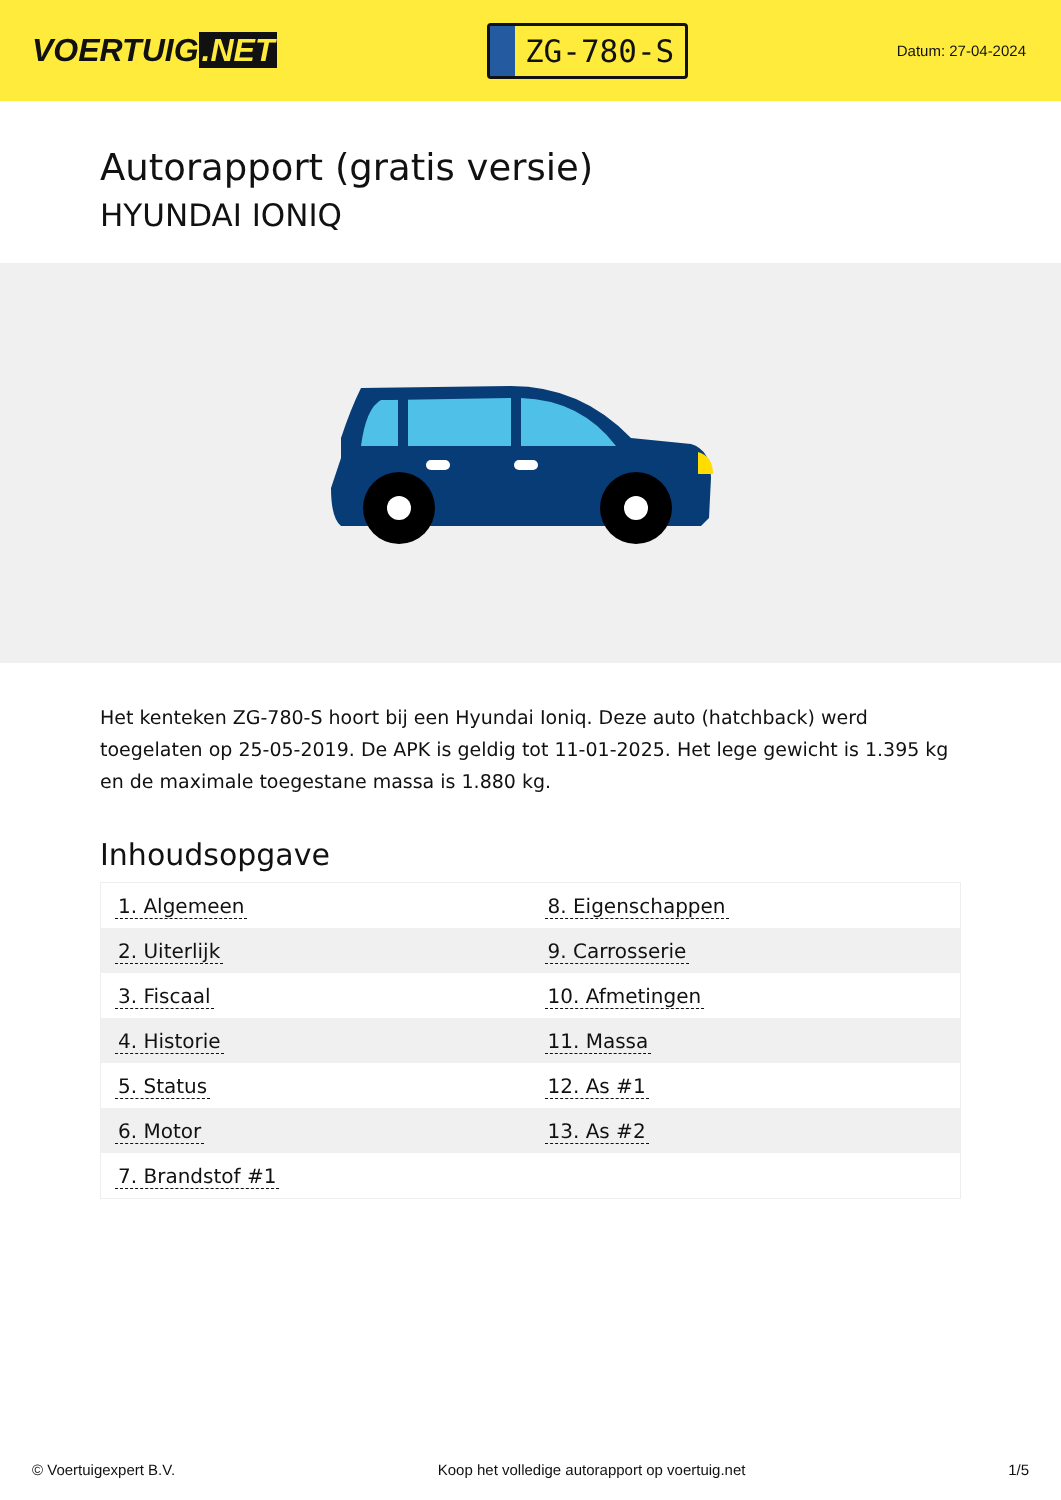VOERTUIG.NET
ZG-780-S
Datum: 27-04-2024
Autorapport (gratis versie)
HYUNDAI IONIQ
Het kenteken ZG-780-S hoort bij een Hyundai Ioniq. Deze auto (hatchback) werd toegelaten op 25-05-2019. De APK is geldig tot 11-01-2025. Het lege gewicht is 1.395 kg en de maximale toegestane massa is 1.880 kg.
Inhoudsopgave
| 1. Algemeen | 8. Eigenschappen |
| 2. Uiterlijk | 9. Carrosserie |
| 3. Fiscaal | 10. Afmetingen |
| 4. Historie | 11. Massa |
| 5. Status | 12. As #1 |
| 6. Motor | 13. As #2 |
| 7. Brandstof #1 | |
© Voertuigexpert B.V. Koop het volledige autorapport op voertuig.net 1/5